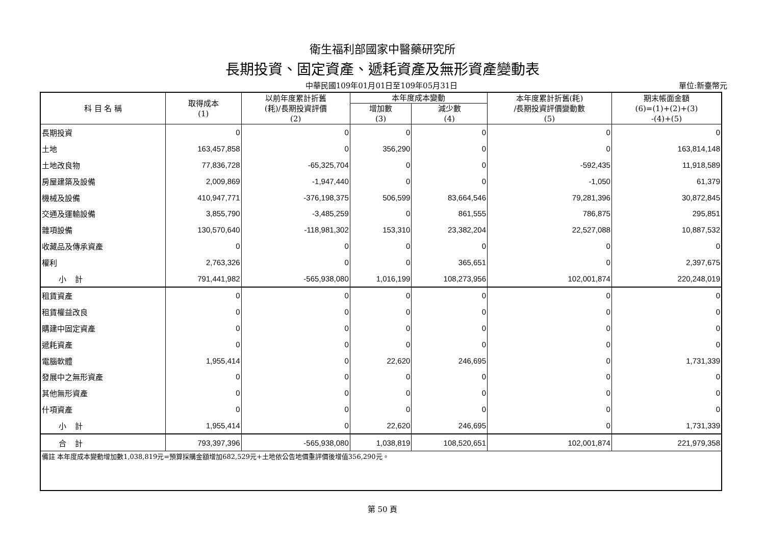衛生福利部國家中醫藥研究所
長期投資、固定資產、遞耗資產及無形資產變動表
中華民國109年01月01日至109年05月31日
單位:新臺幣元
| 科 目 名 稱 | 取得成本 (1) | 以前年度累計折舊 (耗)/長期投資評價 (2) | 本年度成本變動 | | 本年度累計折舊(耗) /長期投資評價變動數 (5) | 期末帳面金額 (6)=(1)+(2)+(3) -(4)+(5) |
| --- | --- | --- | --- | --- | --- | --- |
| | | | 增加數 (3) | 減少數 (4) | | |
| 長期投資 | 0 | 0 | 0 | 0 | 0 | 0 |
| 土地 | 163,457,858 | 0 | 356,290 | 0 | 0 | 163,814,148 |
| 土地改良物 | 77,836,728 | -65,325,704 | 0 | 0 | -592,435 | 11,918,589 |
| 房屋建築及設備 | 2,009,869 | -1,947,440 | 0 | 0 | -1,050 | 61,379 |
| 機械及設備 | 410,947,771 | -376,198,375 | 506,599 | 83,664,546 | 79,281,396 | 30,872,845 |
| 交通及運輸設備 | 3,855,790 | -3,485,259 | 0 | 861,555 | 786,875 | 295,851 |
| 雜項設備 | 130,570,640 | -118,981,302 | 153,310 | 23,382,204 | 22,527,088 | 10,887,532 |
| 收藏品及傳承資產 | 0 | 0 | 0 | 0 | 0 | 0 |
| 權利 | 2,763,326 | 0 | 0 | 365,651 | 0 | 2,397,675 |
| 小 計 | 791,441,982 | -565,938,080 | 1,016,199 | 108,273,956 | 102,001,874 | 220,248,019 |
| 租賃資產 | 0 | 0 | 0 | 0 | 0 | 0 |
| 租賃權益改良 | 0 | 0 | 0 | 0 | 0 | 0 |
| 購建中固定資產 | 0 | 0 | 0 | 0 | 0 | 0 |
| 遞耗資產 | 0 | 0 | 0 | 0 | 0 | 0 |
| 電腦軟體 | 1,955,414 | 0 | 22,620 | 246,695 | 0 | 1,731,339 |
| 發展中之無形資產 | 0 | 0 | 0 | 0 | 0 | 0 |
| 其他無形資產 | 0 | 0 | 0 | 0 | 0 | 0 |
| 什項資產 | 0 | 0 | 0 | 0 | 0 | 0 |
| 小 計 | 1,955,414 | 0 | 22,620 | 246,695 | 0 | 1,731,339 |
| 合 計 | 793,397,396 | -565,938,080 | 1,038,819 | 108,520,651 | 102,001,874 | 221,979,358 |
| 備註 本年度成本變動增加數1,038,819元=預算採購金額增加682,529元+土地依公告地價重評價後增值356,290元。 | | | | | | |
第 50 頁